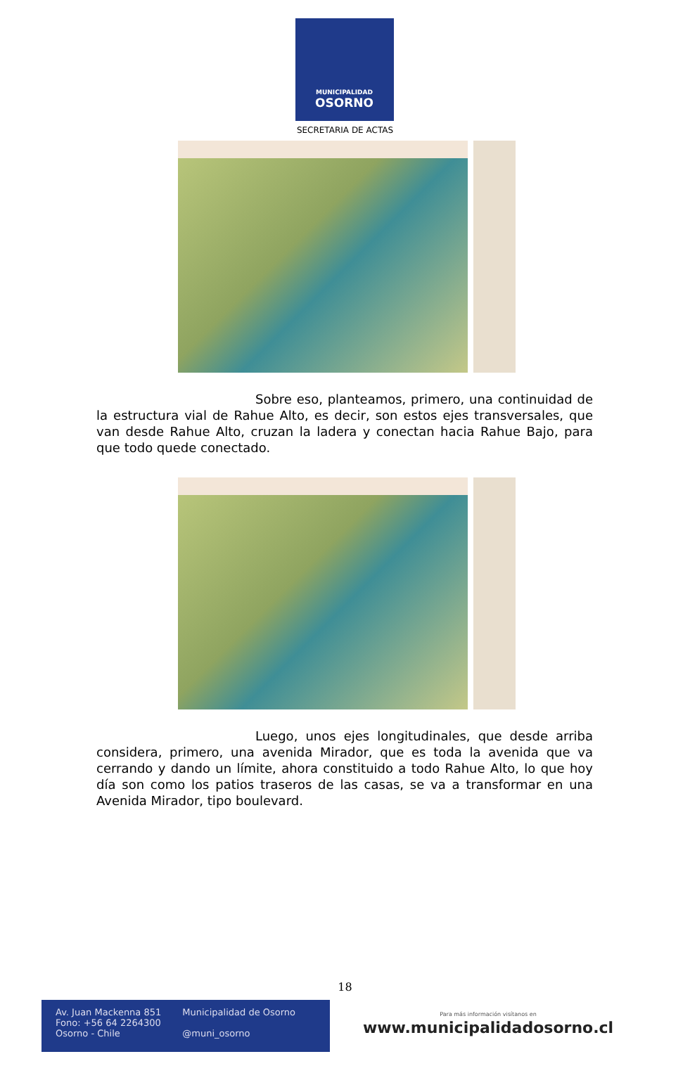MUNICIPALIDAD
OSORNO
SECRETARIA DE ACTAS
Sobre eso, planteamos, primero, una continuidad de la estructura vial de Rahue Alto, es decir, son estos ejes transversales, que van desde Rahue Alto, cruzan la ladera y conectan hacia Rahue Bajo, para que todo quede conectado.
Luego, unos ejes longitudinales, que desde arriba considera, primero, una avenida Mirador, que es toda la avenida que va cerrando y dando un límite, ahora constituido a todo Rahue Alto, lo que hoy día son como los patios traseros de las casas, se va a transformar en una Avenida Mirador, tipo boulevard.
18
Av. Juan Mackenna 851
Fono: +56 64 2264300
Osorno - Chile
Municipalidad de Osorno
@muni_osorno
Para más información visítanos en
www.municipalidadosorno.cl